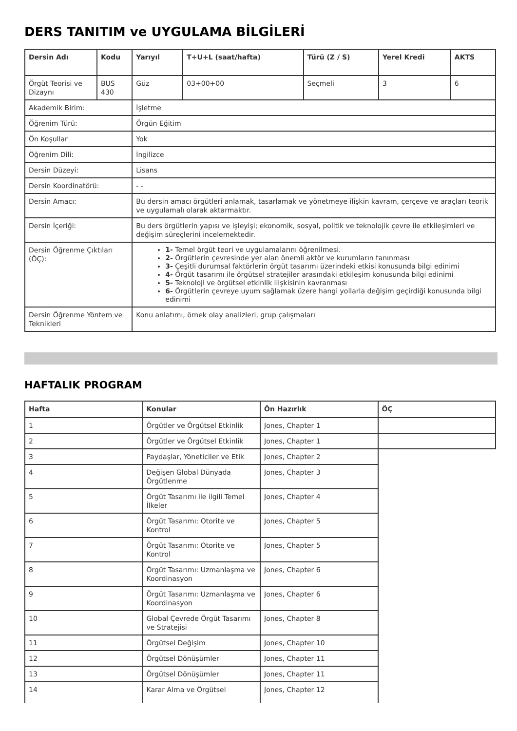DERS TANITIM ve UYGULAMA BİLGİLERİ
| Dersin Adı | Kodu | Yarıyıl | T+U+L (saat/hafta) | Türü (Z / S) | Yerel Kredi | AKTS |
| --- | --- | --- | --- | --- | --- | --- |
| Örgüt Teorisi ve Dizaynı | BUS 430 | Güz | 03+00+00 | Seçmeli | 3 | 6 |
| Akademik Birim: | | İşletme | | | | |
| Öğrenim Türü: | | Örgün Eğitim | | | | |
| Ön Koşullar | | Yok | | | | |
| Öğrenim Dili: | | İngilizce | | | | |
| Dersin Düzeyi: | | Lisans | | | | |
| Dersin Koordinatörü: | | - - | | | | |
| Dersin Amacı: | | Bu dersin amacı örgütleri anlamak, tasarlamak ve yönetmeye ilişkin kavram, çerçeve ve araçları teorik ve uygulamalı olarak aktarmaktır. | | | | |
| Dersin İçeriği: | | Bu ders örgütlerin yapısı ve işleyişi; ekonomik, sosyal, politik ve teknolojik çevre ile etkileşimleri ve değişim süreçlerini incelemektedir. | | | | |
| Dersin Öğrenme Çıktıları (ÖÇ): | | 1- Temel örgüt teori ve uygulamalarını öğrenilmesi. 2- Örgütlerin çevresinde yer alan önemli aktör ve kurumların tanınması 3- Çeşitli durumsal faktörlerin örgüt tasarımı üzerindeki etkisi konusunda bilgi edinimi 4- Örgüt tasarımı ile örgütsel stratejiler arasındaki etkileşim konusunda bilgi edinimi 5- Teknoloji ve örgütsel etkinlik ilişkisinin kavranması 6- Örgütlerin çevreye uyum sağlamak üzere hangi yollarla değişim geçirdiği konusunda bilgi edinimi | | | | |
| Dersin Öğrenme Yöntem ve Teknikleri | | Konu anlatımı, örnek olay analizleri, grup çalışmaları | | | | |
HAFTALIK PROGRAM
| Hafta | Konular | Ön Hazırlık | ÖÇ |
| --- | --- | --- | --- |
| 1 | Örgütler ve Örgütsel Etkinlik | Jones, Chapter 1 | |
| 2 | Örgütler ve Örgütsel Etkinlik | Jones, Chapter 1 | |
| 3 | Paydaşlar, Yöneticiler ve Etik | Jones, Chapter 2 | |
| 4 | Değişen Global Dünyada Örgütlenme | Jones, Chapter 3 | |
| 5 | Örgüt Tasarımı ile ilgili Temel İlkeler | Jones, Chapter 4 | |
| 6 | Örgüt Tasarımı: Otorite ve Kontrol | Jones, Chapter 5 | |
| 7 | Örgüt Tasarımı: Otorite ve Kontrol | Jones, Chapter 5 | |
| 8 | Örgüt Tasarımı: Uzmanlaşma ve Koordinasyon | Jones, Chapter 6 | |
| 9 | Örgüt Tasarımı: Uzmanlaşma ve Koordinasyon | Jones, Chapter 6 | |
| 10 | Global Çevrede Örgüt Tasarımı ve Stratejisi | Jones, Chapter 8 | |
| 11 | Örgütsel Değişim | Jones, Chapter 10 | |
| 12 | Örgütsel Dönüşümler | Jones, Chapter 11 | |
| 13 | Örgütsel Dönüşümler | Jones, Chapter 11 | |
| 14 | Karar Alma ve Örgütsel | Jones, Chapter 12 | |